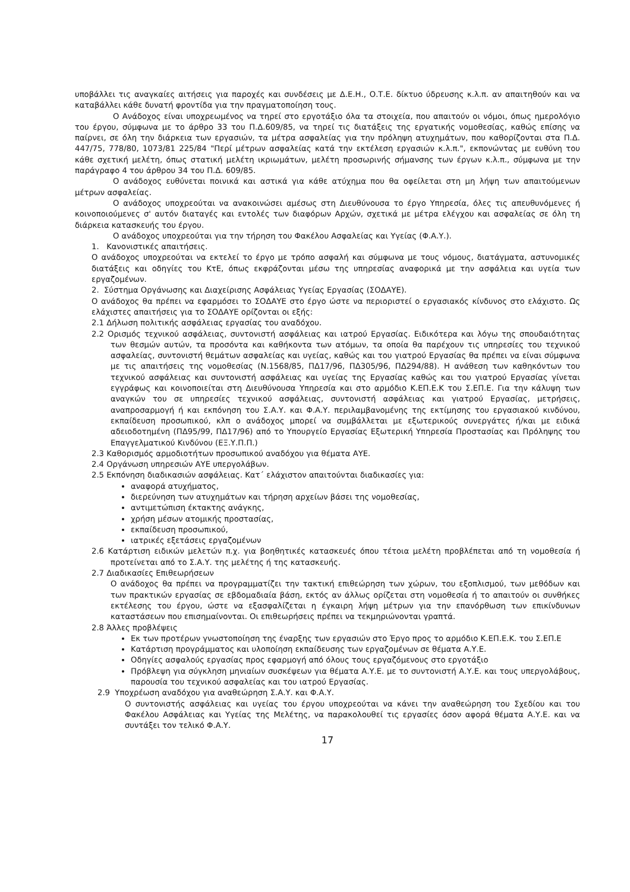υποβάλλει τις αναγκαίες αιτήσεις για παροχές και συνδέσεις με Δ.Ε.Η., Ο.Τ.Ε. δίκτυο ύδρευσης κ.λ.π. αν απαιτηθούν και να καταβάλλει κάθε δυνατή φροντίδα για την πραγματοποίηση τους.
Ο Ανάδοχος είναι υποχρεωμένος να τηρεί στο εργοτάξιο όλα τα στοιχεία, που απαιτούν οι νόμοι, όπως ημερολόγιο του έργου, σύμφωνα με το άρθρο 33 του Π.Δ.609/85, να τηρεί τις διατάξεις της εργατικής νομοθεσίας, καθώς επίσης να παίρνει, σε όλη την διάρκεια των εργασιών, τα μέτρα ασφαλείας για την πρόληψη ατυχημάτων, που καθορίζονται στα Π.Δ. 447/75, 778/80, 1073/81 225/84 "Περί μέτρων ασφαλείας κατά την εκτέλεση εργασιών κ.λ.π.", εκπονώντας με ευθύνη του κάθε σχετική μελέτη, όπως στατική μελέτη ικριωμάτων, μελέτη προσωρινής σήμανσης των έργων κ.λ.π., σύμφωνα με την παράγραφο 4 του άρθρου 34 του Π.Δ. 609/85.
Ο ανάδοχος ευθύνεται ποινικά και αστικά για κάθε ατύχημα που θα οφείλεται στη μη λήψη των απαιτούμενων μέτρων ασφαλείας.
Ο ανάδοχος υποχρεούται να ανακοινώσει αμέσως στη Διευθύνουσα το έργο Υπηρεσία, όλες τις απευθυνόμενες ή κοινοποιούμενες σ' αυτόν διαταγές και εντολές των διαφόρων Αρχών, σχετικά με μέτρα ελέγχου και ασφαλείας σε όλη τη διάρκεια κατασκευής του έργου.
Ο ανάδοχος υποχρεούται για την τήρηση του Φακέλου Ασφαλείας και Υγείας (Φ.Α.Υ.).
1. Κανονιστικές απαιτήσεις.
Ο ανάδοχος υποχρεούται να εκτελεί το έργο με τρόπο ασφαλή και σύμφωνα με τους νόμους, διατάγματα, αστυνομικές διατάξεις και οδηγίες του ΚτΕ, όπως εκφράζονται μέσω της υπηρεσίας αναφορικά με την ασφάλεια και υγεία των εργαζομένων.
2. Σύστημα Οργάνωσης και Διαχείρισης Ασφάλειας Υγείας Εργασίας (ΣΟΔΑΥΕ).
Ο ανάδοχος θα πρέπει να εφαρμόσει το ΣΟΔΑΥΕ στο έργο ώστε να περιοριστεί ο εργασιακός κίνδυνος στο ελάχιστο. Ως ελάχιστες απαιτήσεις για το ΣΟΔΑΥΕ ορίζονται οι εξής:
2.1 Δήλωση πολιτικής ασφάλειας εργασίας του αναδόχου.
2.2 Ορισμός τεχνικού ασφάλειας, συντονιστή ασφάλειας και ιατρού Εργασίας. Ειδικότερα και λόγω της σπουδαιότητας των θεσμών αυτών, τα προσόντα και καθήκοντα των ατόμων, τα οποία θα παρέχουν τις υπηρεσίες του τεχνικού ασφαλείας, συντονιστή θεμάτων ασφαλείας και υγείας, καθώς και του γιατρού Εργασίας θα πρέπει να είναι σύμφωνα με τις απαιτήσεις της νομοθεσίας (Ν.1568/85, ΠΔ17/96, ΠΔ305/96, ΠΔ294/88). Η ανάθεση των καθηκόντων του τεχνικού ασφάλειας και συντονιστή ασφάλειας και υγείας της Εργασίας καθώς και του γιατρού Εργασίας γίνεται εγγράφως και κοινοποιείται στη Διευθύνουσα Υπηρεσία και στο αρμόδιο Κ.ΕΠ.Ε.Κ του Σ.ΕΠ.Ε. Για την κάλυψη των αναγκών του σε υπηρεσίες τεχνικού ασφάλειας, συντονιστή ασφάλειας και γιατρού Εργασίας, μετρήσεις, αναπροσαρμογή ή και εκπόνηση του Σ.Α.Υ. και Φ.Α.Υ. περιλαμβανομένης της εκτίμησης του εργασιακού κινδύνου, εκπαίδευση προσωπικού, κλπ ο ανάδοχος μπορεί να συμβάλλεται με εξωτερικούς συνεργάτες ή/και με ειδικά αδειοδοτημένη (ΠΔ95/99, ΠΔ17/96) από το Υπουργείο Εργασίας Εξωτερική Υπηρεσία Προστασίας και Πρόληψης του Επαγγελματικού Κινδύνου (ΕΞ.Υ.Π.Π.)
2.3 Καθορισμός αρμοδιοτήτων προσωπικού αναδόχου για θέματα ΑΥΕ.
2.4 Οργάνωση υπηρεσιών ΑΥΕ υπεργολάβων.
2.5 Εκπόνηση διαδικασιών ασφάλειας. Κατ΄ ελάχιστον απαιτούνται διαδικασίες για:
αναφορά ατυχήματος,
διερεύνηση των ατυχημάτων και τήρηση αρχείων βάσει της νομοθεσίας,
αντιμετώπιση έκτακτης ανάγκης,
χρήση μέσων ατομικής προστασίας,
εκπαίδευση προσωπικού,
ιατρικές εξετάσεις εργαζομένων
2.6 Κατάρτιση ειδικών μελετών π.χ. για βοηθητικές κατασκευές όπου τέτοια μελέτη προβλέπεται από τη νομοθεσία ή προτείνεται από το Σ.Α.Υ. της μελέτης ή της κατασκευής.
2.7 Διαδικασίες Επιθεωρήσεων
Ο ανάδοχος θα πρέπει να προγραμματίζει την τακτική επιθεώρηση των χώρων, του εξοπλισμού, των μεθόδων και των πρακτικών εργασίας σε εβδομαδιαία βάση, εκτός αν άλλως ορίζεται στη νομοθεσία ή το απαιτούν οι συνθήκες εκτέλεσης του έργου, ώστε να εξασφαλίζεται η έγκαιρη λήψη μέτρων για την επανόρθωση των επικίνδυνων καταστάσεων που επισημαίνονται. Οι επιθεωρήσεις πρέπει να τεκμηριώνονται γραπτά.
2.8 Άλλες προβλέψεις
Εκ των προτέρων γνωστοποίηση της έναρξης των εργασιών στο Έργο προς το αρμόδιο Κ.ΕΠ.Ε.Κ. του Σ.ΕΠ.Ε
Κατάρτιση προγράμματος και υλοποίηση εκπαίδευσης των εργαζομένων σε θέματα Α.Υ.Ε.
Οδηγίες ασφαλούς εργασίας προς εφαρμογή από όλους τους εργαζόμενους στο εργοτάξιο
Πρόβλεψη για σύγκληση μηνιαίων συσκέψεων για θέματα Α.Υ.Ε. με το συντονιστή Α.Υ.Ε. και τους υπεργολάβους, παρουσία του τεχνικού ασφαλείας και του ιατρού Εργασίας.
2.9 Υποχρέωση αναδόχου για αναθεώρηση Σ.Α.Υ. και Φ.Α.Υ.
Ο συντονιστής ασφάλειας και υγείας του έργου υποχρεούται να κάνει την αναθεώρηση του Σχεδίου και του Φακέλου Ασφάλειας και Υγείας της Μελέτης, να παρακολουθεί τις εργασίες όσον αφορά θέματα Α.Υ.Ε. και να συντάξει τον τελικό Φ.Α.Υ.
17